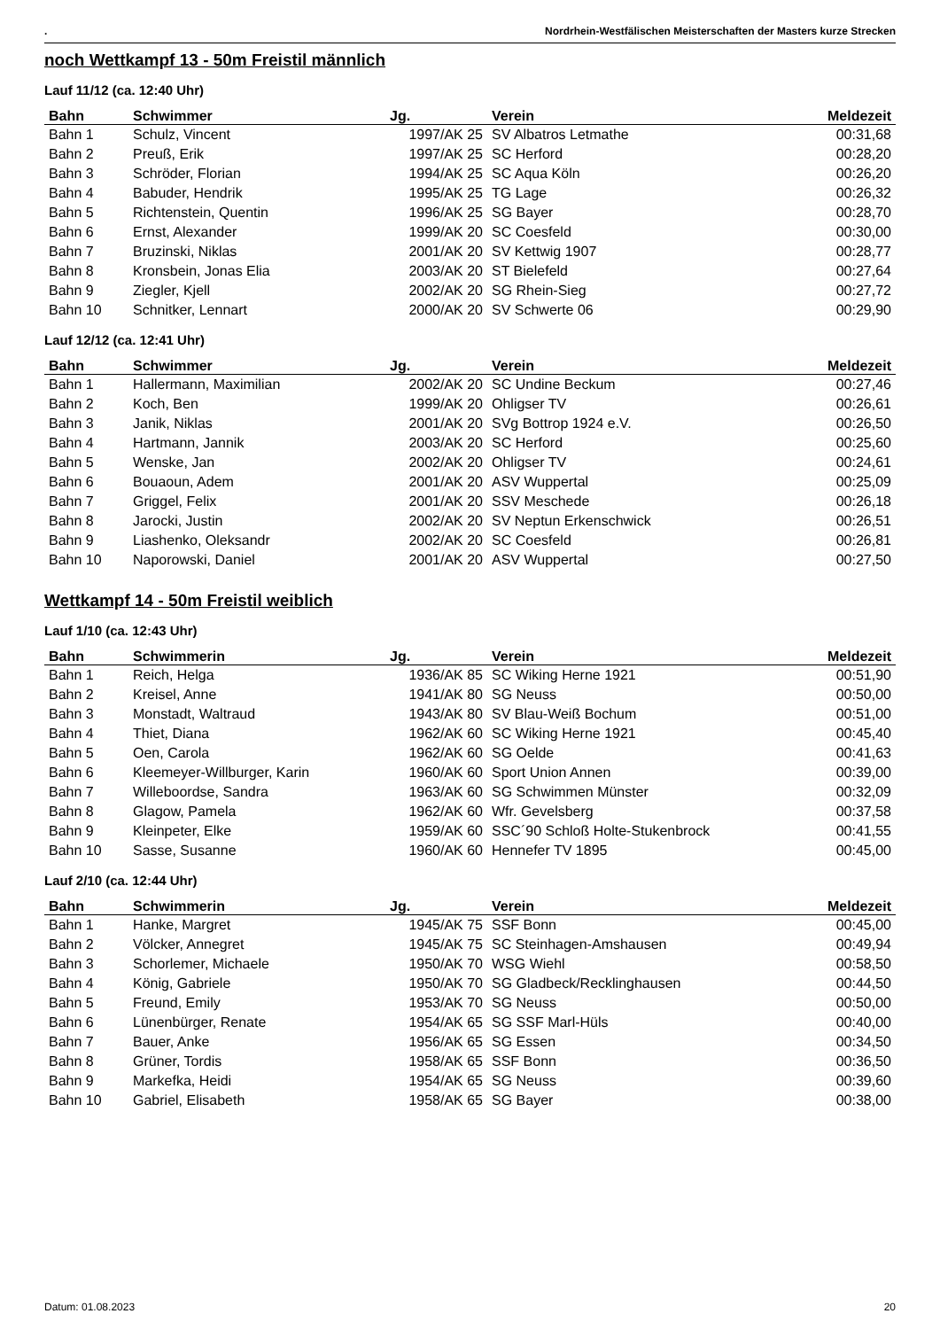. Nordrhein-Westfälischen Meisterschaften der Masters kurze Strecken
noch Wettkampf 13 - 50m Freistil männlich
Lauf 11/12 (ca. 12:40 Uhr)
| Bahn | Schwimmer | Jg. | Verein | Meldezeit |
| --- | --- | --- | --- | --- |
| Bahn 1 | Schulz, Vincent | 1997/AK 25 | SV Albatros Letmathe | 00:31,68 |
| Bahn 2 | Preuß, Erik | 1997/AK 25 | SC Herford | 00:28,20 |
| Bahn 3 | Schröder, Florian | 1994/AK 25 | SC Aqua Köln | 00:26,20 |
| Bahn 4 | Babuder, Hendrik | 1995/AK 25 | TG Lage | 00:26,32 |
| Bahn 5 | Richtenstein, Quentin | 1996/AK 25 | SG Bayer | 00:28,70 |
| Bahn 6 | Ernst, Alexander | 1999/AK 20 | SC Coesfeld | 00:30,00 |
| Bahn 7 | Bruzinski, Niklas | 2001/AK 20 | SV Kettwig 1907 | 00:28,77 |
| Bahn 8 | Kronsbein, Jonas Elia | 2003/AK 20 | ST Bielefeld | 00:27,64 |
| Bahn 9 | Ziegler, Kjell | 2002/AK 20 | SG Rhein-Sieg | 00:27,72 |
| Bahn 10 | Schnitker, Lennart | 2000/AK 20 | SV Schwerte 06 | 00:29,90 |
Lauf 12/12 (ca. 12:41 Uhr)
| Bahn | Schwimmer | Jg. | Verein | Meldezeit |
| --- | --- | --- | --- | --- |
| Bahn 1 | Hallermann, Maximilian | 2002/AK 20 | SC Undine Beckum | 00:27,46 |
| Bahn 2 | Koch, Ben | 1999/AK 20 | Ohligser TV | 00:26,61 |
| Bahn 3 | Janik, Niklas | 2001/AK 20 | SVg Bottrop 1924 e.V. | 00:26,50 |
| Bahn 4 | Hartmann, Jannik | 2003/AK 20 | SC Herford | 00:25,60 |
| Bahn 5 | Wenske, Jan | 2002/AK 20 | Ohligser TV | 00:24,61 |
| Bahn 6 | Bouaoun, Adem | 2001/AK 20 | ASV Wuppertal | 00:25,09 |
| Bahn 7 | Griggel, Felix | 2001/AK 20 | SSV Meschede | 00:26,18 |
| Bahn 8 | Jarocki, Justin | 2002/AK 20 | SV Neptun Erkenschwick | 00:26,51 |
| Bahn 9 | Liashenko, Oleksandr | 2002/AK 20 | SC Coesfeld | 00:26,81 |
| Bahn 10 | Naporowski, Daniel | 2001/AK 20 | ASV Wuppertal | 00:27,50 |
Wettkampf 14 - 50m Freistil weiblich
Lauf 1/10 (ca. 12:43 Uhr)
| Bahn | Schwimmerin | Jg. | Verein | Meldezeit |
| --- | --- | --- | --- | --- |
| Bahn 1 | Reich, Helga | 1936/AK 85 | SC Wiking Herne 1921 | 00:51,90 |
| Bahn 2 | Kreisel, Anne | 1941/AK 80 | SG Neuss | 00:50,00 |
| Bahn 3 | Monstadt, Waltraud | 1943/AK 80 | SV Blau-Weiß Bochum | 00:51,00 |
| Bahn 4 | Thiet, Diana | 1962/AK 60 | SC Wiking Herne 1921 | 00:45,40 |
| Bahn 5 | Oen, Carola | 1962/AK 60 | SG Oelde | 00:41,63 |
| Bahn 6 | Kleemeyer-Willburger, Karin | 1960/AK 60 | Sport Union Annen | 00:39,00 |
| Bahn 7 | Willeboordse, Sandra | 1963/AK 60 | SG Schwimmen Münster | 00:32,09 |
| Bahn 8 | Glagow, Pamela | 1962/AK 60 | Wfr. Gevelsberg | 00:37,58 |
| Bahn 9 | Kleinpeter, Elke | 1959/AK 60 | SSC´90 Schloß Holte-Stukenbrock | 00:41,55 |
| Bahn 10 | Sasse, Susanne | 1960/AK 60 | Hennefer TV 1895 | 00:45,00 |
Lauf 2/10 (ca. 12:44 Uhr)
| Bahn | Schwimmerin | Jg. | Verein | Meldezeit |
| --- | --- | --- | --- | --- |
| Bahn 1 | Hanke, Margret | 1945/AK 75 | SSF Bonn | 00:45,00 |
| Bahn 2 | Völcker, Annegret | 1945/AK 75 | SC Steinhagen-Amshausen | 00:49,94 |
| Bahn 3 | Schorlemer, Michaele | 1950/AK 70 | WSG Wiehl | 00:58,50 |
| Bahn 4 | König, Gabriele | 1950/AK 70 | SG Gladbeck/Recklinghausen | 00:44,50 |
| Bahn 5 | Freund, Emily | 1953/AK 70 | SG Neuss | 00:50,00 |
| Bahn 6 | Lünenbürger, Renate | 1954/AK 65 | SG SSF Marl-Hüls | 00:40,00 |
| Bahn 7 | Bauer, Anke | 1956/AK 65 | SG Essen | 00:34,50 |
| Bahn 8 | Grüner, Tordis | 1958/AK 65 | SSF Bonn | 00:36,50 |
| Bahn 9 | Markefka, Heidi | 1954/AK 65 | SG Neuss | 00:39,60 |
| Bahn 10 | Gabriel, Elisabeth | 1958/AK 65 | SG Bayer | 00:38,00 |
Datum: 01.08.2023 20